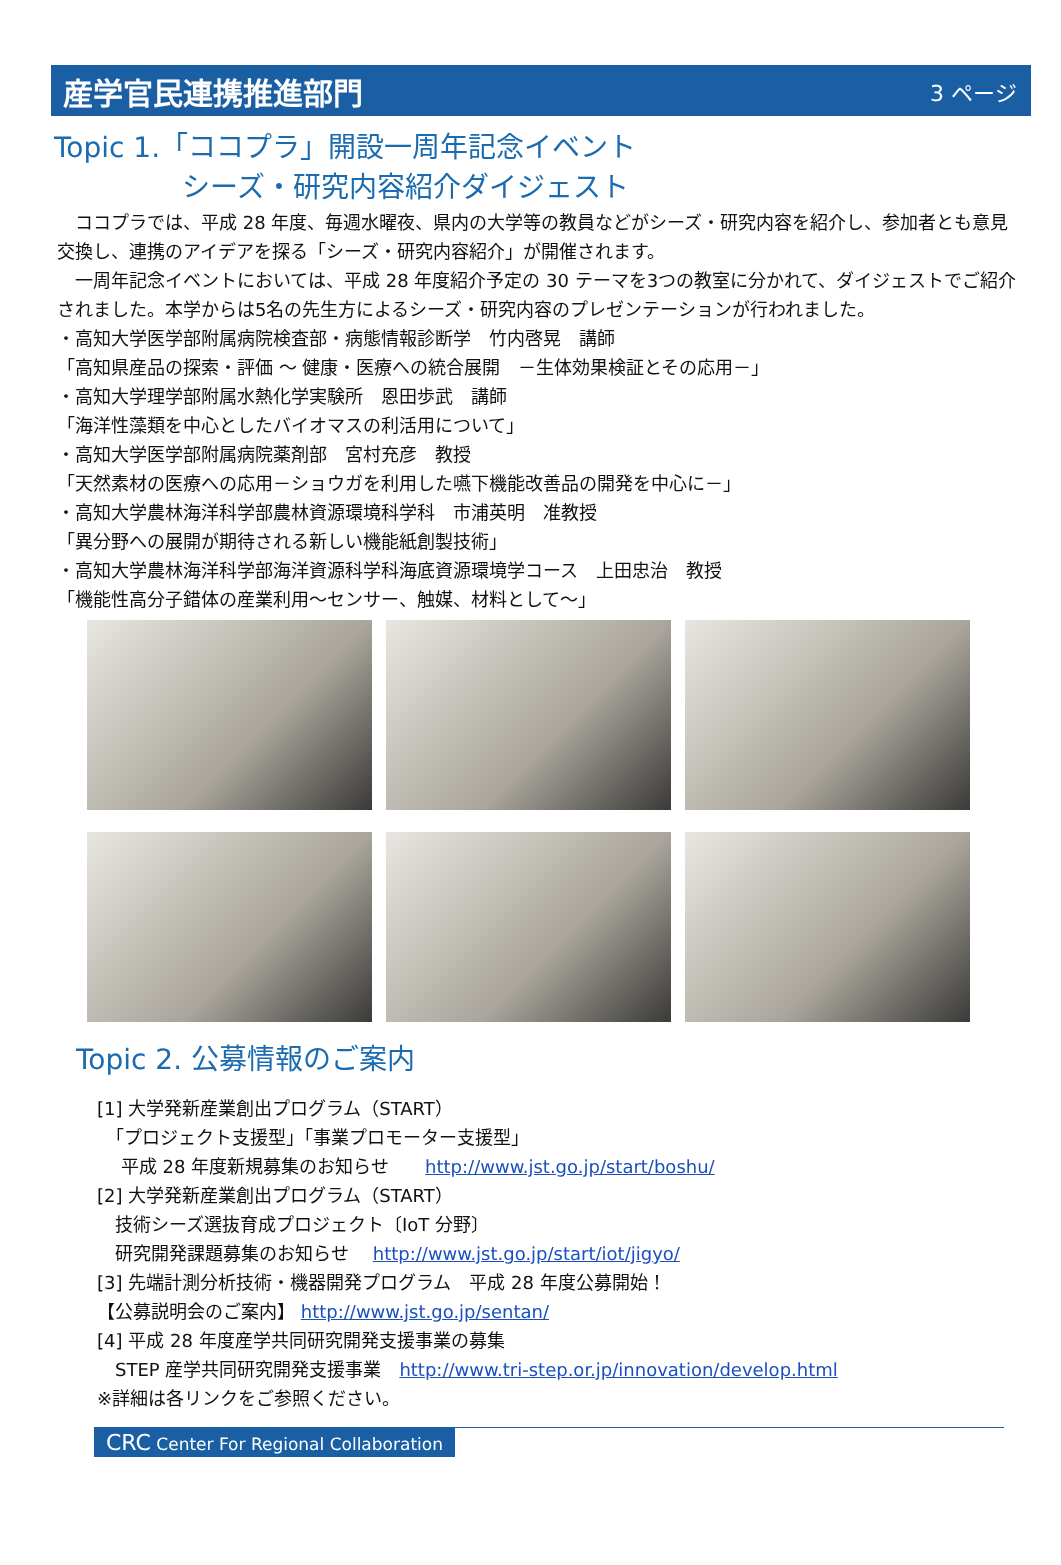産学官民連携推進部門
3 ページ
Topic 1.「ココプラ」開設一周年記念イベント
シーズ・研究内容紹介ダイジェスト
　ココプラでは、平成 28 年度、毎週水曜夜、県内の大学等の教員などがシーズ・研究内容を紹介し、参加者とも意見交換し、連携のアイデアを探る「シーズ・研究内容紹介」が開催されます。
　一周年記念イベントにおいては、平成 28 年度紹介予定の 30 テーマを3つの教室に分かれて、ダイジェストでご紹介されました。本学からは5名の先生方によるシーズ・研究内容のプレゼンテーションが行われました。
・高知大学医学部附属病院検査部・病態情報診断学　竹内啓晃　講師
「高知県産品の探索・評価 ～ 健康・医療への統合展開　－生体効果検証とその応用－」
・高知大学理学部附属水熱化学実験所　恩田歩武　講師
「海洋性藻類を中心としたバイオマスの利活用について」
・高知大学医学部附属病院薬剤部　宮村充彦　教授
「天然素材の医療への応用－ショウガを利用した嚥下機能改善品の開発を中心に－」
・高知大学農林海洋科学部農林資源環境科学科　市浦英明　准教授
「異分野への展開が期待される新しい機能紙創製技術」
・高知大学農林海洋科学部海洋資源科学科海底資源環境学コース　上田忠治　教授
「機能性高分子錯体の産業利用～センサー、触媒、材料として～」
Topic 2. 公募情報のご案内
[1] 大学発新産業創出プログラム（START）
　「プロジェクト支援型」「事業プロモーター支援型」
　 平成 28 年度新規募集のお知らせ　　http://www.jst.go.jp/start/boshu/
[2] 大学発新産業創出プログラム（START）
　技術シーズ選抜育成プロジェクト〔IoT 分野〕
　研究開発課題募集のお知らせ　 http://www.jst.go.jp/start/iot/jigyo/
[3] 先端計測分析技術・機器開発プログラム　平成 28 年度公募開始！
【公募説明会のご案内】 http://www.jst.go.jp/sentan/
[4] 平成 28 年度産学共同研究開発支援事業の募集
　STEP 産学共同研究開発支援事業　http://www.tri-step.or.jp/innovation/develop.html
※詳細は各リンクをご参照ください。
CRC Center For Regional Collaboration